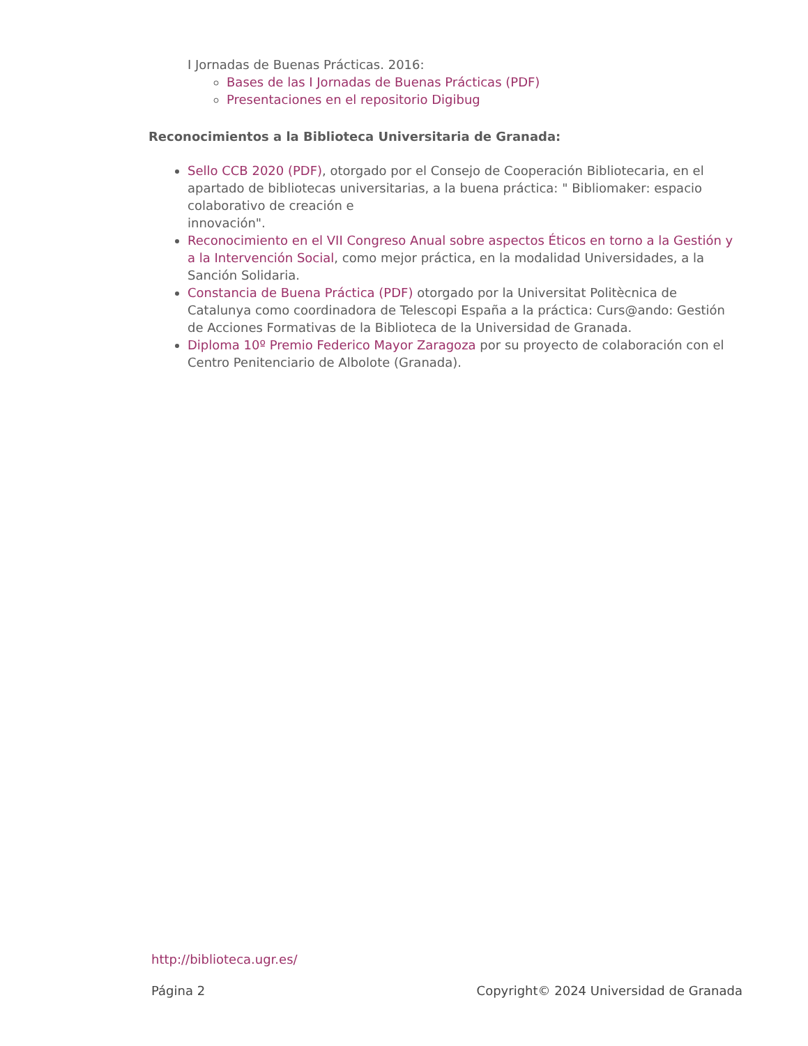I Jornadas de Buenas Prácticas. 2016:
Bases de las I Jornadas de Buenas Prácticas (PDF)
Presentaciones en el repositorio Digibug
Reconocimientos a la Biblioteca Universitaria de Granada:
Sello CCB 2020 (PDF), otorgado por el Consejo de Cooperación Bibliotecaria, en el apartado de bibliotecas universitarias, a la buena práctica: " Bibliomaker: espacio colaborativo de creación e
innovación".
Reconocimiento en el VII Congreso Anual sobre aspectos Éticos en torno a la Gestión y a la Intervención Social, como mejor práctica, en la modalidad Universidades, a la Sanción Solidaria.
Constancia de Buena Práctica (PDF) otorgado por la Universitat Politècnica de Catalunya como coordinadora de Telescopi España a la práctica: Curs@ando: Gestión de Acciones Formativas de la Biblioteca de la Universidad de Granada.
Diploma 10º Premio Federico Mayor Zaragoza por su proyecto de colaboración con el Centro Penitenciario de Albolote (Granada).
http://biblioteca.ugr.es/
Página 2 Copyright© 2024 Universidad de Granada